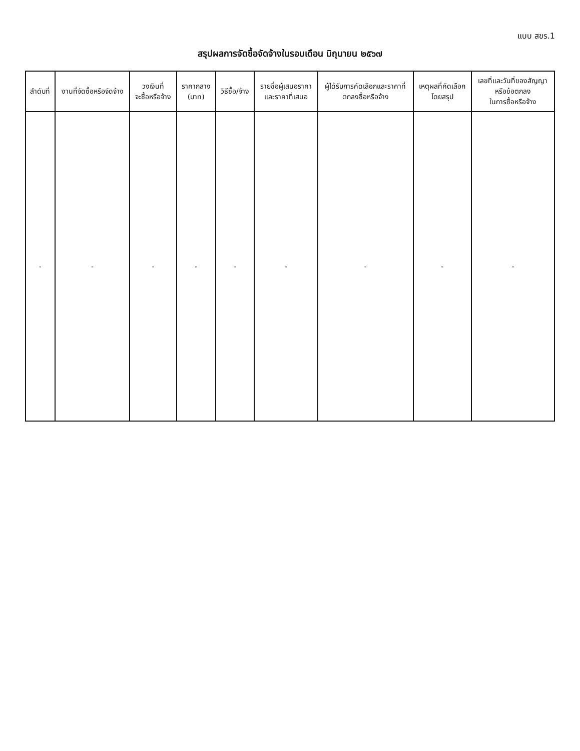แบบ สขร.1
สรุปผลการจัดซื้อจัดจ้างในรอบเดือน มิถุนายน ๒๕๖๗
| ลำดับที่ | งานที่จัดซื้อหรือจัดจ้าง | วงเงินที่ จะซื้อหรือจ้าง | ราคากลาง (บาท) | วิธีซื้อ/จ้าง | รายชื่อผู้เสนอราคา และราคาที่เสนอ | ผู้ได้รับการคัดเลือกและราคาที่ ตกลงซื้อหรือจ้าง | เหตุผลที่คัดเลือก โดยสรุป | เลขที่และวันที่ของสัญญา หรือข้อตกลง ในการซื้อหรือจ้าง |
| --- | --- | --- | --- | --- | --- | --- | --- | --- |
| - | - | - | - | - | - | - | - | - |